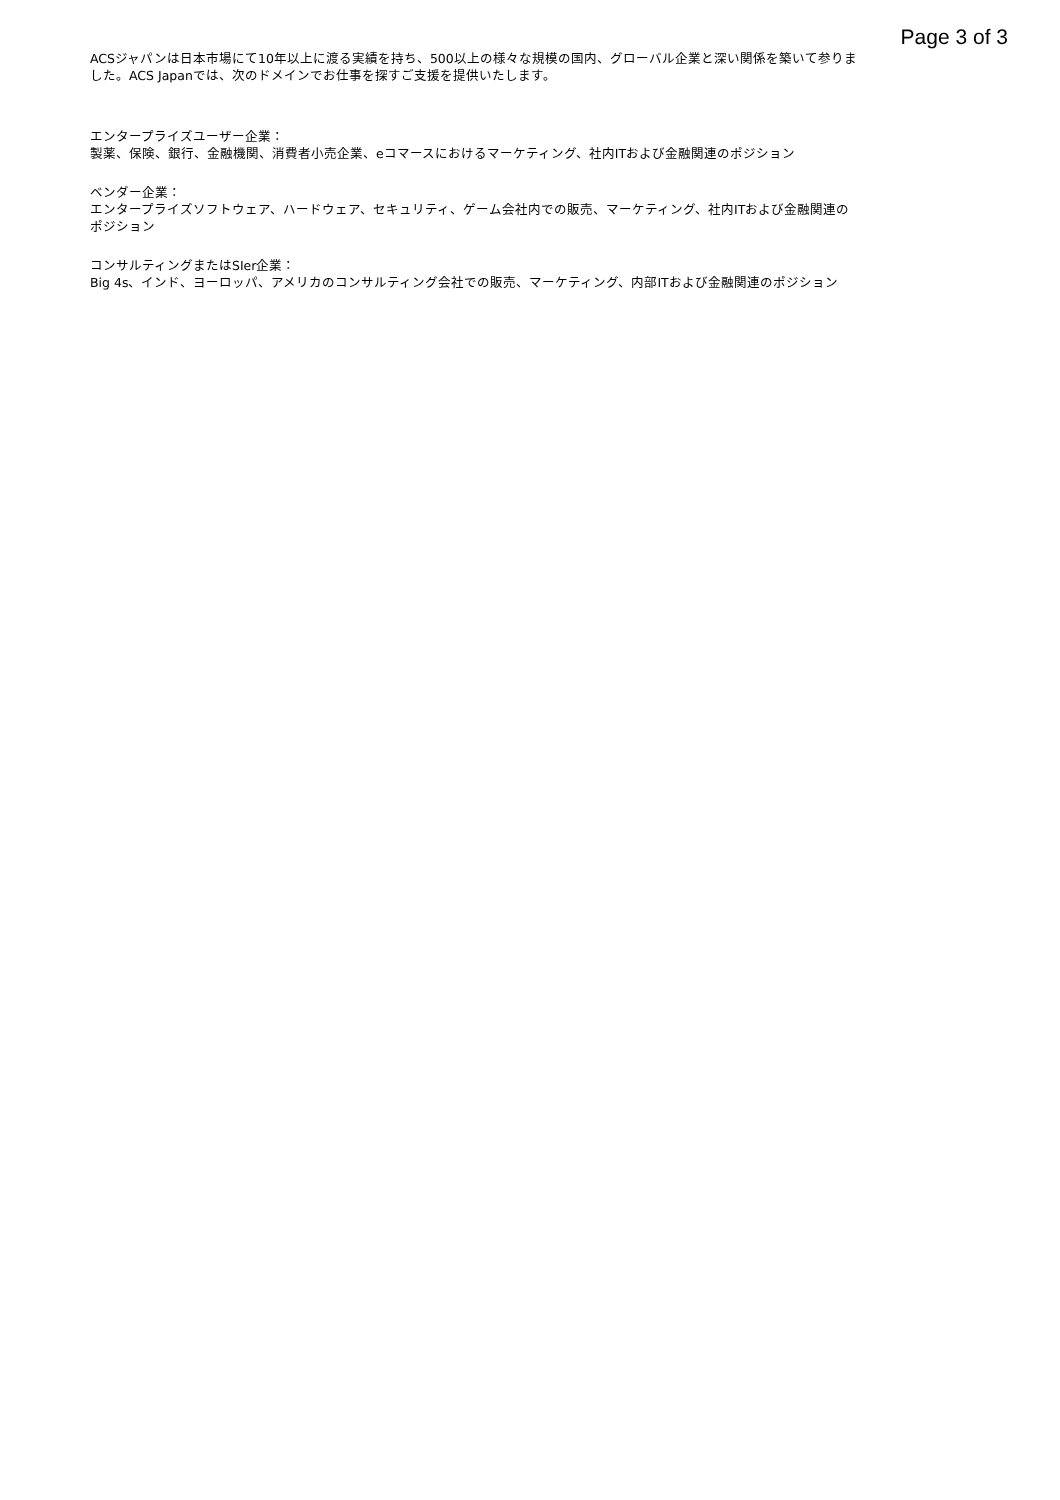Page 3 of 3
ACSジャパンは日本市場にて10年以上に渡る実績を持ち、500以上の様々な規模の国内、グローバル企業と深い関係を築いて参りました。ACS Japanでは、次のドメインでお仕事を探すご支援を提供いたします。
エンタープライズユーザー企業：
製薬、保険、銀行、金融機関、消費者小売企業、eコマースにおけるマーケティング、社内ITおよび金融関連のポジション
ベンダー企業：
エンタープライズソフトウェア、ハードウェア、セキュリティ、ゲーム会社内での販売、マーケティング、社内ITおよび金融関連のポジション
コンサルティングまたはSIer企業：
Big 4s、インド、ヨーロッパ、アメリカのコンサルティング会社での販売、マーケティング、内部ITおよび金融関連のポジション